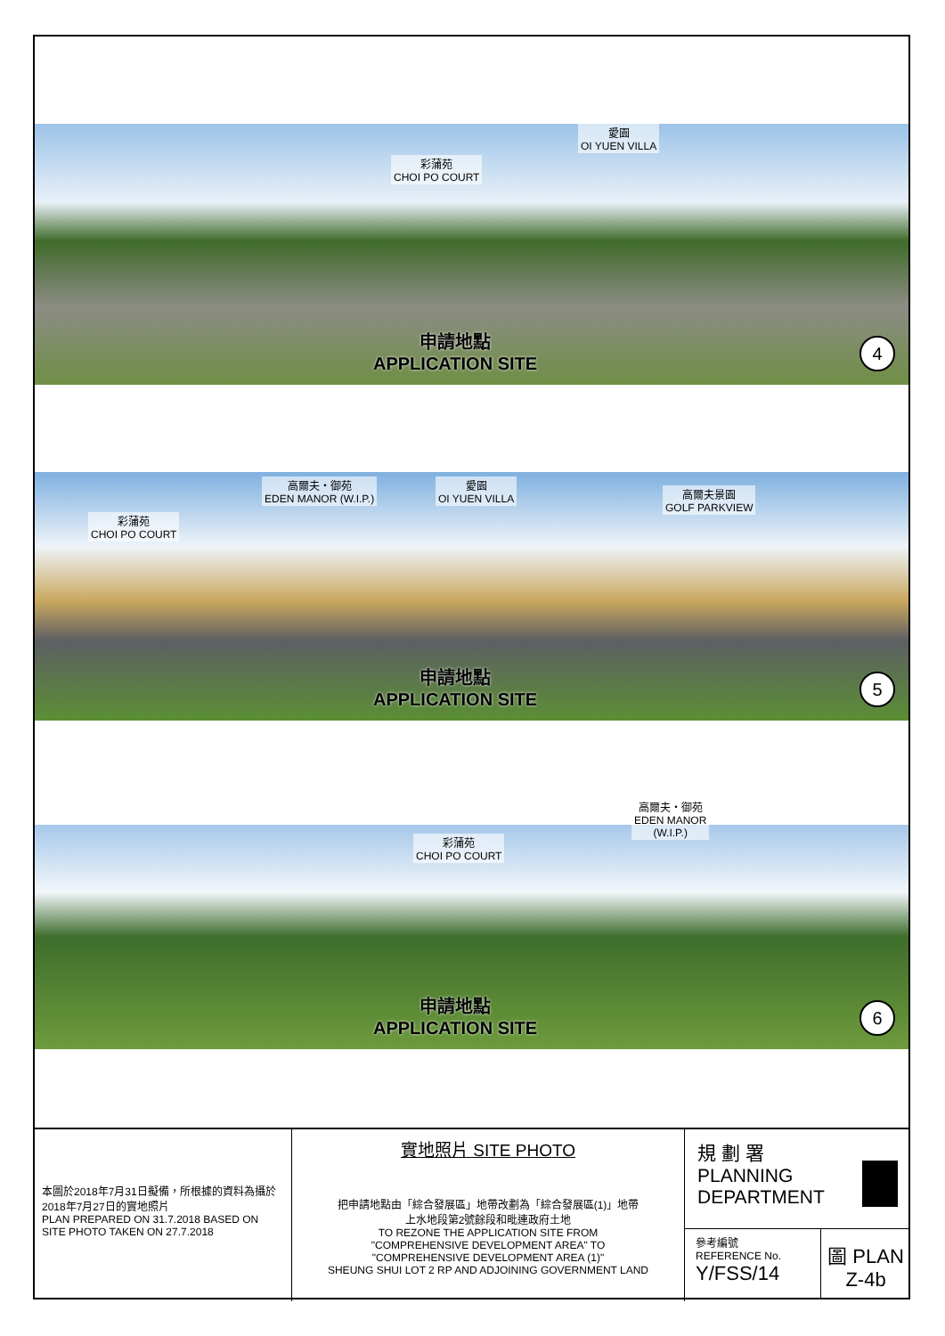彩蒲苑
CHOI PO COURT
愛園
OI YUEN VILLA
申請地點
APPLICATION SITE
4
彩蒲苑
CHOI PO COURT
高爾夫・御苑
EDEN MANOR (W.I.P.)
愛園
OI YUEN VILLA
高爾夫景園
GOLF PARKVIEW
申請地點
APPLICATION SITE
5
彩蒲苑
CHOI PO COURT
高爾夫・御苑
EDEN MANOR
(W.I.P.)
申請地點
APPLICATION SITE
6
本圖於2018年7月31日擬備，所根據的資料為攝於2018年7月27日的實地照片
PLAN PREPARED ON 31.7.2018 BASED ON SITE PHOTO TAKEN ON 27.7.2018
實地照片 SITE PHOTO
把申請地點由「綜合發展區」地帶改劃為「綜合發展區(1)」地帶
上水地段第2號餘段和毗連政府土地
TO REZONE THE APPLICATION SITE FROM
"COMPREHENSIVE DEVELOPMENT AREA" TO
"COMPREHENSIVE DEVELOPMENT AREA (1)"
SHEUNG SHUI LOT 2 RP AND ADJOINING GOVERNMENT LAND
規 劃 署
PLANNING
DEPARTMENT
參考編號
REFERENCE No.
Y/FSS/14
圖 PLAN
Z-4b